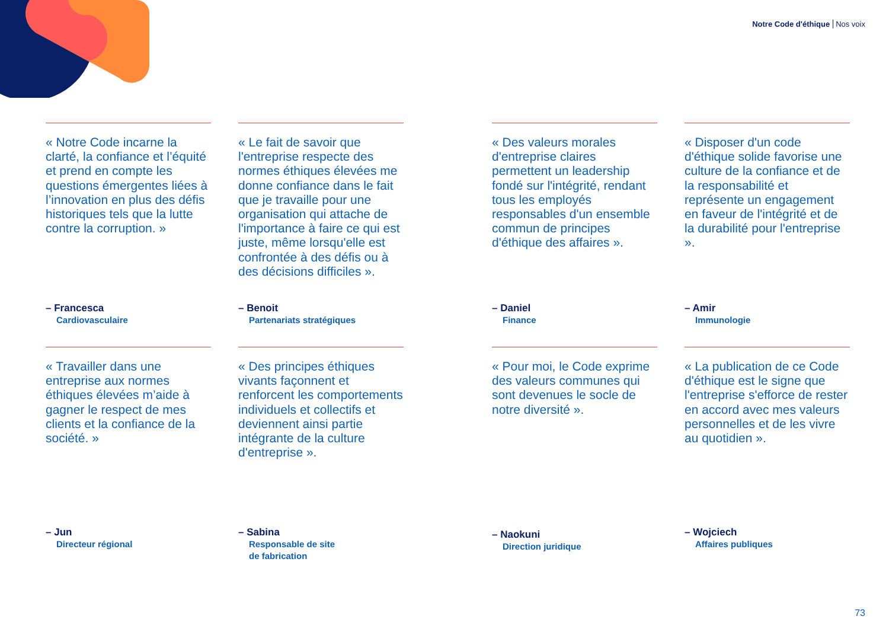Notre Code d'éthique Nos voix
« Notre Code incarne la clarté, la confiance et l’équité et prend en compte les questions émergentes liées à l’innovation en plus des défis historiques tels que la lutte contre la corruption. »
– Francesca
Cardiovasculaire
« Le fait de savoir que l'entreprise respecte des normes éthiques élevées me donne confiance dans le fait que je travaille pour une organisation qui attache de l'importance à faire ce qui est juste, même lorsqu'elle est confrontée à des défis ou à des décisions difficiles ».
– Benoit
Partenariats stratégiques
« Des valeurs morales d'entreprise claires permettent un leadership fondé sur l'intégrité, rendant tous les employés responsables d'un ensemble commun de principes d'éthique des affaires ».
– Daniel
Finance
« Disposer d'un code d'éthique solide favorise une culture de la confiance et de la responsabilité et représente un engagement en faveur de l'intégrité et de la durabilité pour l'entreprise ».
– Amir
Immunologie
« Travailler dans une entreprise aux normes éthiques élevées m’aide à gagner le respect de mes clients et la confiance de la société. »
– Jun
Directeur régional
« Des principes éthiques vivants façonnent et renforcent les comportements individuels et collectifs et deviennent ainsi partie intégrante de la culture d'entreprise ».
– Sabina
Responsable de site
de fabrication
« Pour moi, le Code exprime des valeurs communes qui sont devenues le socle de notre diversité ».
– Naokuni
Direction juridique
« La publication de ce Code d'éthique est le signe que l'entreprise s'efforce de rester en accord avec mes valeurs personnelles et de les vivre au quotidien ».
– Wojciech
Affaires publiques
73